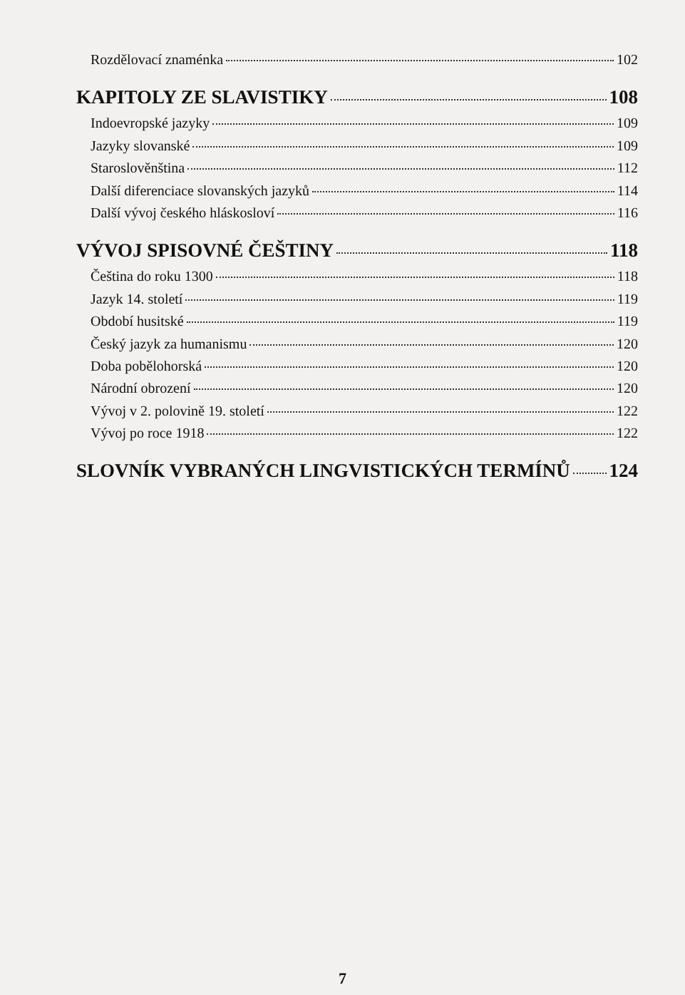Rozdělovací znaménka 102
KAPITOLY ZE SLAVISTIKY 108
Indoevropské jazyky 109
Jazyky slovanské 109
Staroslověnština 112
Další diferenciace slovanských jazyků 114
Další vývoj českého hláskosloví 116
VÝVOJ SPISOVNÉ ČEŠTINY 118
Čeština do roku 1300 118
Jazyk 14. století 119
Období husitské 119
Český jazyk za humanismu 120
Doba pobělohorská 120
Národní obrození 120
Vývoj v 2. polovině 19. století 122
Vývoj po roce 1918 122
SLOVNÍK VYBRANÝCH LINGVISTICKÝCH TERMÍNŮ 124
7